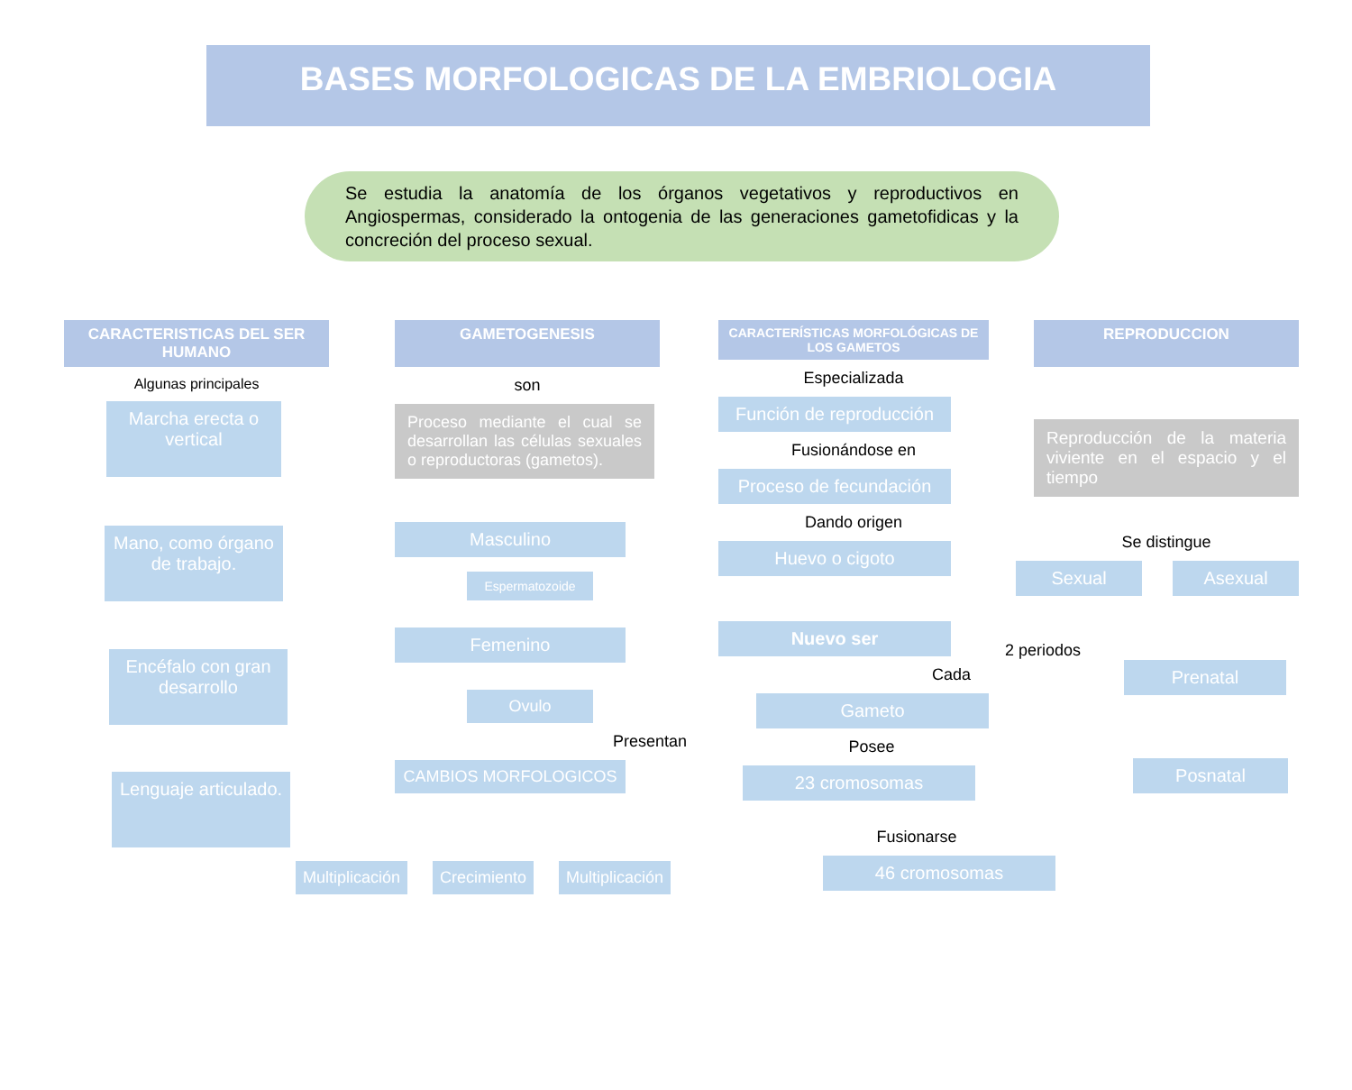BASES MORFOLOGICAS DE LA EMBRIOLOGIA
Se estudia la anatomía de los órganos vegetativos y reproductivos en Angiospermas, considerado la ontogenia de las generaciones gametofidicas y la concreción del proceso sexual.
CARACTERISTICAS DEL SER HUMANO
Algunas principales
Marcha erecta o vertical
Mano, como órgano de trabajo.
Encéfalo con gran desarrollo
Lenguaje articulado.
GAMETOGENESIS
son
Proceso mediante el cual se desarrollan las células sexuales o reproductoras (gametos).
Masculino
Espermatozoide
Femenino
Ovulo
Presentan
CAMBIOS MORFOLOGICOS
Multiplicación
Crecimiento Multiplicación
CARACTERÍSTICAS MORFOLÓGICAS DE LOS GAMETOS
Especializada
Función de reproducción
Fusionándose en
Proceso de fecundación
Dando origen
Huevo o cigoto
Nuevo ser
Cada
Gameto
Posee
23 cromosomas
Fusionarse
46 cromosomas
REPRODUCCION
Reproducción de la materia viviente en el espacio y el tiempo
Se distingue
Sexual Asexual
2 periodos
Prenatal
Posnatal